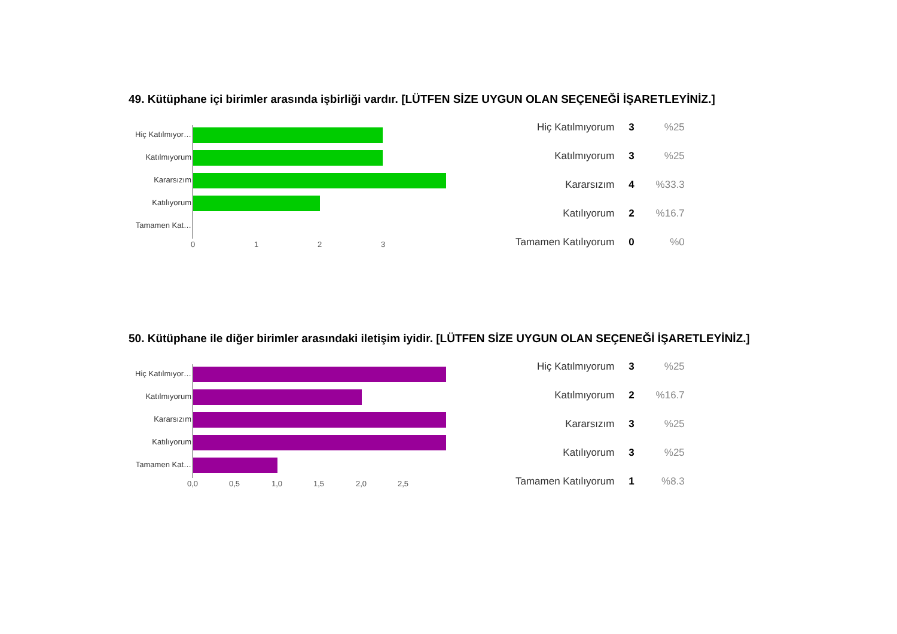49. Kütüphane içi birimler arasında işbirliği vardır. [LÜTFEN SİZE UYGUN OLAN SEÇENEĞİ İŞARETLEYİNİZ.]
Hiç Katılmıyor…
Katılmıyorum
Kararsızım
Katılıyorum
Tamamen Kat…
0 1 2 3
| Hiç Katılmıyorum | 3 | %25 |
| Katılmıyorum | 3 | %25 |
| Kararsızım | 4 | %33.3 |
| Katılıyorum | 2 | %16.7 |
| Tamamen Katılıyorum | 0 | %0 |
50. Kütüphane ile diğer birimler arasındaki iletişim iyidir. [LÜTFEN SİZE UYGUN OLAN SEÇENEĞİ İŞARETLEYİNİZ.]
Hiç Katılmıyor…
Katılmıyorum
Kararsızım
Katılıyorum
Tamamen Kat…
0,0 0,5 1,0 1,5 2,0 2,5
| Hiç Katılmıyorum | 3 | %25 |
| Katılmıyorum | 2 | %16.7 |
| Kararsızım | 3 | %25 |
| Katılıyorum | 3 | %25 |
| Tamamen Katılıyorum | 1 | %8.3 |